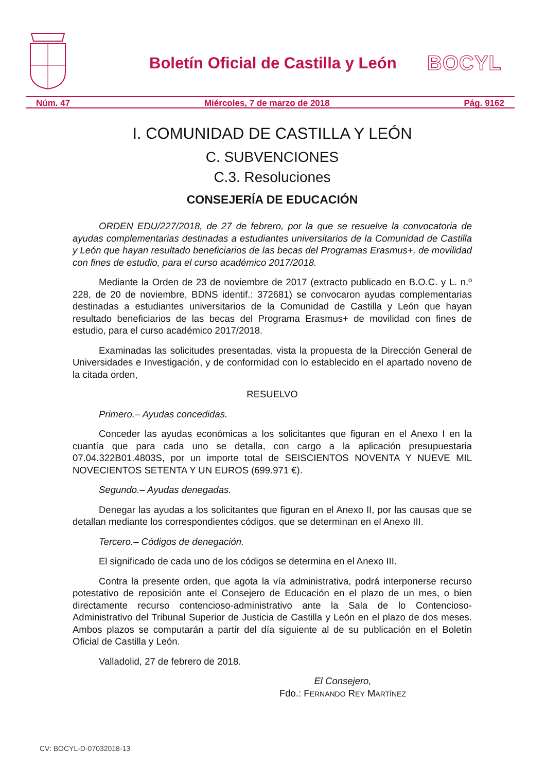Boletín Oficial de Castilla y León
BOCYL
Núm. 47 Miércoles, 7 de marzo de 2018 Pág. 9162
I. COMUNIDAD DE CASTILLA Y LEÓN
C. SUBVENCIONES
C.3. Resoluciones
CONSEJERÍA DE EDUCACIÓN
ORDEN EDU/227/2018, de 27 de febrero, por la que se resuelve la convocatoria de ayudas complementarias destinadas a estudiantes universitarios de la Comunidad de Castilla y León que hayan resultado beneficiarios de las becas del Programas Erasmus+, de movilidad con fines de estudio, para el curso académico 2017/2018.
Mediante la Orden de 23 de noviembre de 2017 (extracto publicado en B.O.C. y L. n.º 228, de 20 de noviembre, BDNS identif.: 372681) se convocaron ayudas complementarias destinadas a estudiantes universitarios de la Comunidad de Castilla y León que hayan resultado beneficiarios de las becas del Programa Erasmus+ de movilidad con fines de estudio, para el curso académico 2017/2018.
Examinadas las solicitudes presentadas, vista la propuesta de la Dirección General de Universidades e Investigación, y de conformidad con lo establecido en el apartado noveno de la citada orden,
RESUELVO
Primero.– Ayudas concedidas.
Conceder las ayudas económicas a los solicitantes que figuran en el Anexo I en la cuantía que para cada uno se detalla, con cargo a la aplicación presupuestaria 07.04.322B01.4803S, por un importe total de SEISCIENTOS NOVENTA Y NUEVE MIL NOVECIENTOS SETENTA Y UN EUROS (699.971 €).
Segundo.– Ayudas denegadas.
Denegar las ayudas a los solicitantes que figuran en el Anexo II, por las causas que se detallan mediante los correspondientes códigos, que se determinan en el Anexo III.
Tercero.– Códigos de denegación.
El significado de cada uno de los códigos se determina en el Anexo III.
Contra la presente orden, que agota la vía administrativa, podrá interponerse recurso potestativo de reposición ante el Consejero de Educación en el plazo de un mes, o bien directamente recurso contencioso-administrativo ante la Sala de lo Contencioso-Administrativo del Tribunal Superior de Justicia de Castilla y León en el plazo de dos meses. Ambos plazos se computarán a partir del día siguiente al de su publicación en el Boletín Oficial de Castilla y León.
Valladolid, 27 de febrero de 2018.
El Consejero,
Fdo.: FERNANDO REY MARTÍNEZ
CV: BOCYL-D-07032018-13